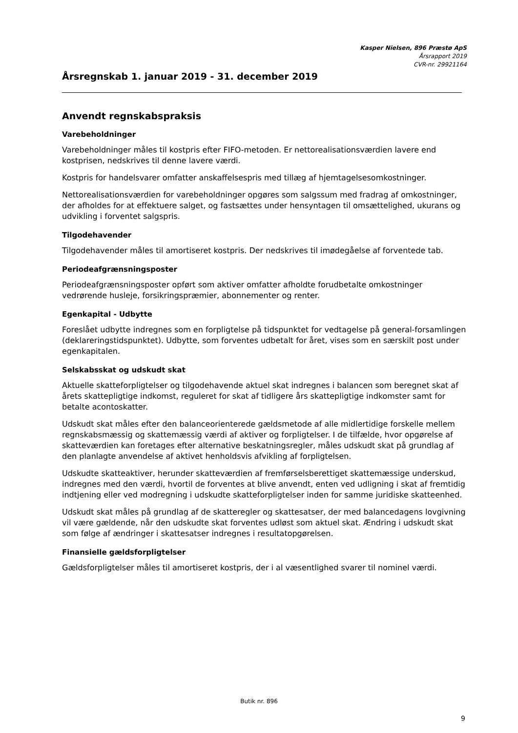Kasper Nielsen, 896 Præstø ApS
Årsrapport 2019
CVR-nr. 29921164
Årsregnskab 1. januar 2019 - 31. december 2019
Anvendt regnskabspraksis
Varebeholdninger
Varebeholdninger måles til kostpris efter FIFO-metoden. Er nettorealisationsværdien lavere end kostprisen, nedskrives til denne lavere værdi.
Kostpris for handelsvarer omfatter anskaffelsespris med tillæg af hjemtagelsesomkostninger.
Nettorealisationsværdien for varebeholdninger opgøres som salgssum med fradrag af omkostninger, der afholdes for at effektuere salget, og fastsættes under hensyntagen til omsættelighed, ukurans og udvikling i forventet salgspris.
Tilgodehavender
Tilgodehavender måles til amortiseret kostpris. Der nedskrives til imødegåelse af forventede tab.
Periodeafgrænsningsposter
Periodeafgrænsningsposter opført som aktiver omfatter afholdte forudbetalte omkostninger vedrørende husleje, forsikringspræmier, abonnementer og renter.
Egenkapital - Udbytte
Foreslået udbytte indregnes som en forpligtelse på tidspunktet for vedtagelse på general-forsamlingen (deklareringstidspunktet). Udbytte, som forventes udbetalt for året, vises som en særskilt post under egenkapitalen.
Selskabsskat og udskudt skat
Aktuelle skatteforpligtelser og tilgodehavende aktuel skat indregnes i balancen som beregnet skat af årets skattepligtige indkomst, reguleret for skat af tidligere års skattepligtige indkomster samt for betalte acontoskatter.
Udskudt skat måles efter den balanceorienterede gældsmetode af alle midlertidige forskelle mellem regnskabsmæssig og skattemæssig værdi af aktiver og forpligtelser. I de tilfælde, hvor opgørelse af skatteværdien kan foretages efter alternative beskatningsregler, måles udskudt skat på grundlag af den planlagte anvendelse af aktivet henholdsvis afvikling af forpligtelsen.
Udskudte skatteaktiver, herunder skatteværdien af fremførselsberettiget skattemæssige underskud, indregnes med den værdi, hvortil de forventes at blive anvendt, enten ved udligning i skat af fremtidig indtjening eller ved modregning i udskudte skatteforpligtelser inden for samme juridiske skatteenhed.
Udskudt skat måles på grundlag af de skatteregler og skattesatser, der med balancedagens lovgivning vil være gældende, når den udskudte skat forventes udløst som aktuel skat. Ændring i udskudt skat som følge af ændringer i skattesatser indregnes i resultatopgørelsen.
Finansielle gældsforpligtelser
Gældsforpligtelser måles til amortiseret kostpris, der i al væsentlighed svarer til nominel værdi.
Butik nr. 896
9